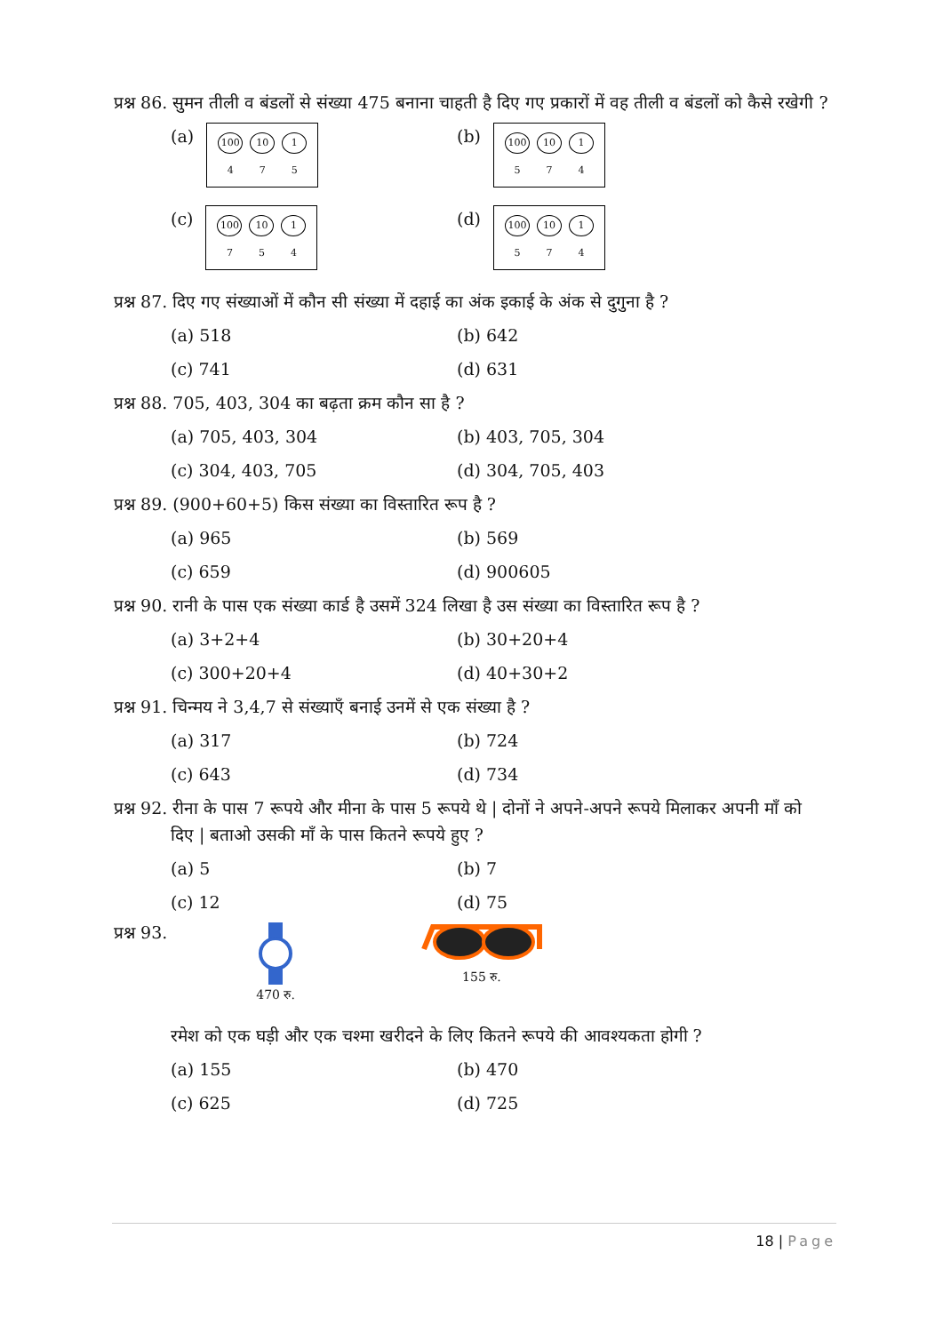प्रश्न 86. सुमन तीली व बंडलों से संख्या 475 बनाना चाहती है दिए गए प्रकारों में वह तीली व बंडलों को कैसे रखेगी ?
(a) 100 10 1
4 7 5
(b) 100 10 1
5 7 4
(c) 100 10 1
7 5 4
(d) 100 10 1
5 7 4
प्रश्न 87. दिए गए संख्याओं में कौन सी संख्या में दहाई का अंक इकाई के अंक से दुगुना है ?
(a) 518
(b) 642
(c) 741
(d) 631
प्रश्न 88. 705, 403, 304 का बढ़ता क्रम कौन सा है ?
(a) 705, 403, 304
(b) 403, 705, 304
(c) 304, 403, 705
(d) 304, 705, 403
प्रश्न 89. (900+60+5) किस संख्या का विस्तारित रूप है ?
(a) 965
(b) 569
(c) 659
(d) 900605
प्रश्न 90. रानी के पास एक संख्या कार्ड है उसमें 324 लिखा है उस संख्या का विस्तारित रूप है ?
(a) 3+2+4
(b) 30+20+4
(c) 300+20+4
(d) 40+30+2
प्रश्न 91. चिन्मय ने 3,4,7 से संख्याएँ बनाई उनमें से एक संख्या है ?
(a) 317
(b) 724
(c) 643
(d) 734
प्रश्न 92. रीना के पास 7 रूपये और मीना के पास 5 रूपये थे | दोनों ने अपने-अपने रूपये मिलाकर अपनी माँ को
दिए | बताओ उसकी माँ के पास कितने रूपये हुए ?
(a) 5
(b) 7
(c) 12
(d) 75
प्रश्न 93.
470 रु.
155 रु.
रमेश को एक घड़ी और एक चश्मा खरीदने के लिए कितने रूपये की आवश्यकता होगी ?
(a) 155
(b) 470
(c) 625
(d) 725
18 | Page